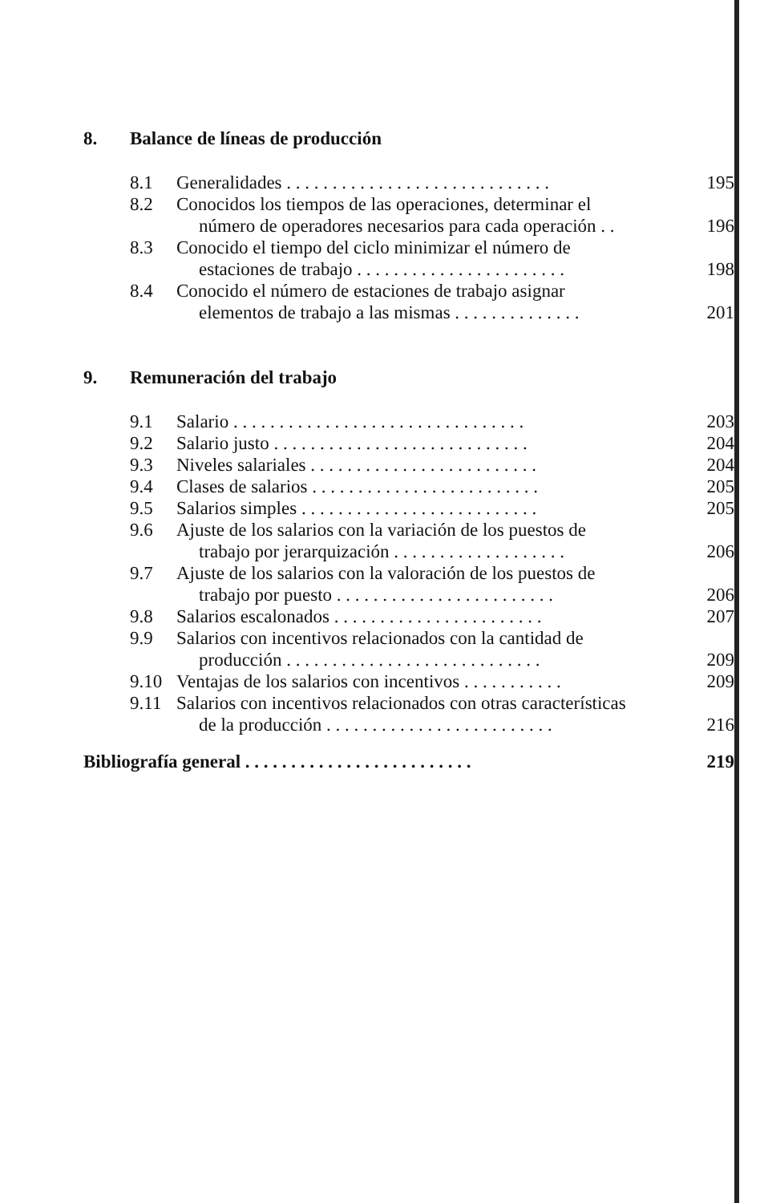8. Balance de líneas de producción
8.1 Generalidades . . . . . . . . . . . . . . . . . . . . . . . . . . . . . 195
8.2 Conocidos los tiempos de las operaciones, determinar el
número de operadores necesarios para cada operación . . 196
8.3 Conocido el tiempo del ciclo minimizar el número de
estaciones de trabajo . . . . . . . . . . . . . . . . . . . . . . . 198
8.4 Conocido el número de estaciones de trabajo asignar
elementos de trabajo a las mismas . . . . . . . . . . . . . . 201
9. Remuneración del trabajo
9.1 Salario . . . . . . . . . . . . . . . . . . . . . . . . . . . . . . . . 203
9.2 Salario justo . . . . . . . . . . . . . . . . . . . . . . . . . . . . 204
9.3 Niveles salariales . . . . . . . . . . . . . . . . . . . . . . . . . 204
9.4 Clases de salarios . . . . . . . . . . . . . . . . . . . . . . . . . 205
9.5 Salarios simples . . . . . . . . . . . . . . . . . . . . . . . . . . 205
9.6 Ajuste de los salarios con la variación de los puestos de
trabajo por jerarquización . . . . . . . . . . . . . . . . . . . 206
9.7 Ajuste de los salarios con la valoración de los puestos de
trabajo por puesto . . . . . . . . . . . . . . . . . . . . . . . . 206
9.8 Salarios escalonados . . . . . . . . . . . . . . . . . . . . . . . 207
9.9 Salarios con incentivos relacionados con la cantidad de
producción . . . . . . . . . . . . . . . . . . . . . . . . . . . . 209
9.10 Ventajas de los salarios con incentivos . . . . . . . . . . . 209
9.11 Salarios con incentivos relacionados con otras características
de la producción . . . . . . . . . . . . . . . . . . . . . . . . . 216
Bibliografía general . . . . . . . . . . . . . . . . . . . . . . . . . 219